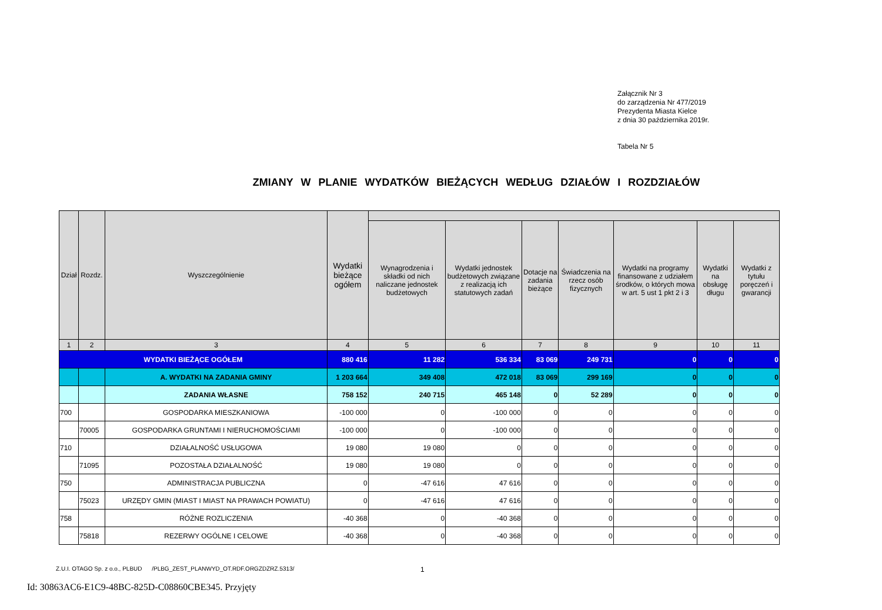Załącznik Nr 3
do zarządzenia Nr 477/2019
Prezydenta Miasta Kielce
z dnia 30 października 2019r.
Tabela Nr 5
ZMIANY W PLANIE WYDATKÓW BIEŻĄCYCH WEDŁUG DZIAŁÓW I ROZDZIAŁÓW
| Dział | Rozdz. | Wyszczególnienie | Wydatki bieżące ogółem | | | | | | | |
| --- | --- | --- | --- | --- | --- | --- | --- | --- | --- | --- |
| | | | | Wynagrodzenia i składki od nich naliczane jednostek budżetowych | Wydatki jednostek budżetowych związane z realizacją ich statutowych zadań | Dotacje na zadania bieżące | Świadczenia na rzecz osób fizycznych | Wydatki na programy finansowane z udziałem środków, o których mowa w art. 5 ust 1 pkt 2 i 3 | Wydatki na obsługę długu | Wydatki z tytułu poręczeń i gwarancji |
| 1 | 2 | 3 | 4 | 5 | 6 | 7 | 8 | 9 | 10 | 11 |
| WYDATKI BIEŻĄCE OGÓŁEM | | | 880 416 | 11 282 | 536 334 | 83 069 | 249 731 | 0 | 0 | 0 |
| | | A. WYDATKI NA ZADANIA GMINY | 1 203 664 | 349 408 | 472 018 | 83 069 | 299 169 | 0 | 0 | 0 |
| | | ZADANIA WŁASNE | 758 152 | 240 715 | 465 148 | 0 | 52 289 | 0 | 0 | 0 |
| 700 | | GOSPODARKA MIESZKANIOWA | -100 000 | 0 | -100 000 | 0 | 0 | 0 | 0 | 0 |
| | 70005 | GOSPODARKA GRUNTAMI I NIERUCHOMOŚCIAMI | -100 000 | 0 | -100 000 | 0 | 0 | 0 | 0 | 0 |
| 710 | | DZIAŁALNOŚĆ USŁUGOWA | 19 080 | 19 080 | 0 | 0 | 0 | 0 | 0 | 0 |
| | 71095 | POZOSTAŁA DZIAŁALNOŚĆ | 19 080 | 19 080 | 0 | 0 | 0 | 0 | 0 | 0 |
| 750 | | ADMINISTRACJA PUBLICZNA | 0 | -47 616 | 47 616 | 0 | 0 | 0 | 0 | 0 |
| | 75023 | URZĘDY GMIN (MIAST I MIAST NA PRAWACH POWIATU) | 0 | -47 616 | 47 616 | 0 | 0 | 0 | 0 | 0 |
| 758 | | RÓŻNE ROZLICZENIA | -40 368 | 0 | -40 368 | 0 | 0 | 0 | 0 | 0 |
| | 75818 | REZERWY OGÓLNE I CELOWE | -40 368 | 0 | -40 368 | 0 | 0 | 0 | 0 | 0 |
Z.U.I. OTAGO Sp. z o.o., PLBUD /PLBG_ZEST_PLANWYD_OT.RDF.ORGZDZRZ.5313/
1
Id: 30863AC6-E1C9-48BC-825D-C08860CBE345. Przyjęty